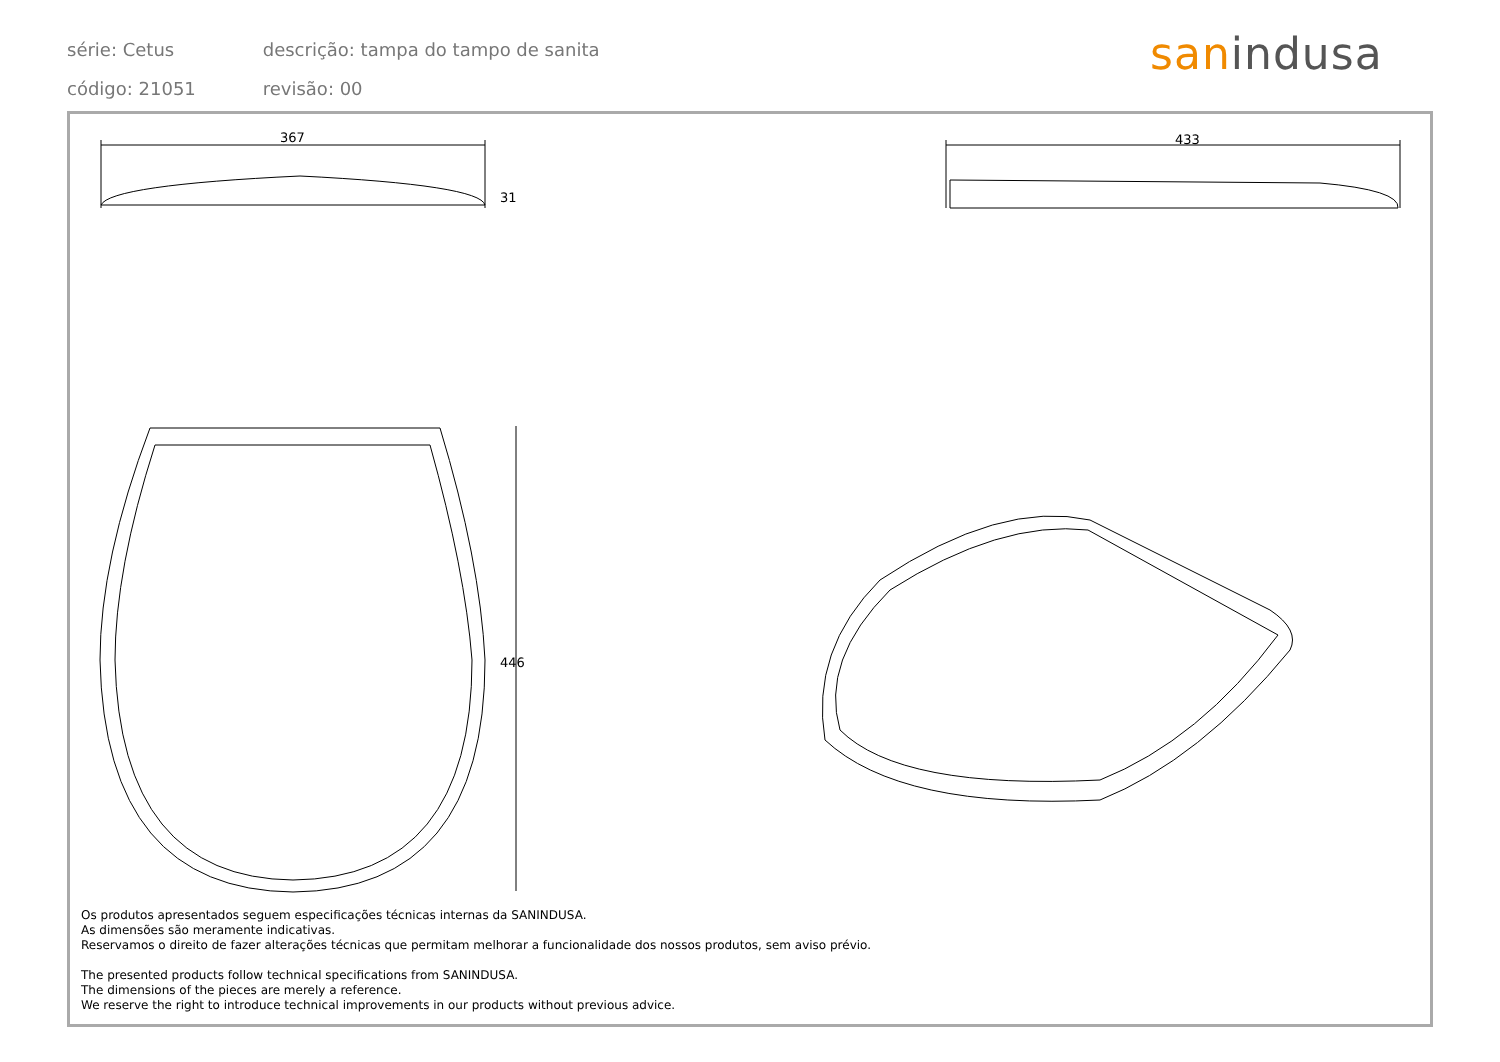série: Cetus descrição: tampa do tampo de sanita
código: 21051 revisão: 00
sanindusa
367 433
31
446
Os produtos apresentados seguem especificações técnicas internas da SANINDUSA.
As dimensões são meramente indicativas.
Reservamos o direito de fazer alterações técnicas que permitam melhorar a funcionalidade dos nossos produtos, sem aviso prévio.
The presented products follow technical specifications from SANINDUSA.
The dimensions of the pieces are merely a reference.
We reserve the right to introduce technical improvements in our products without previous advice.